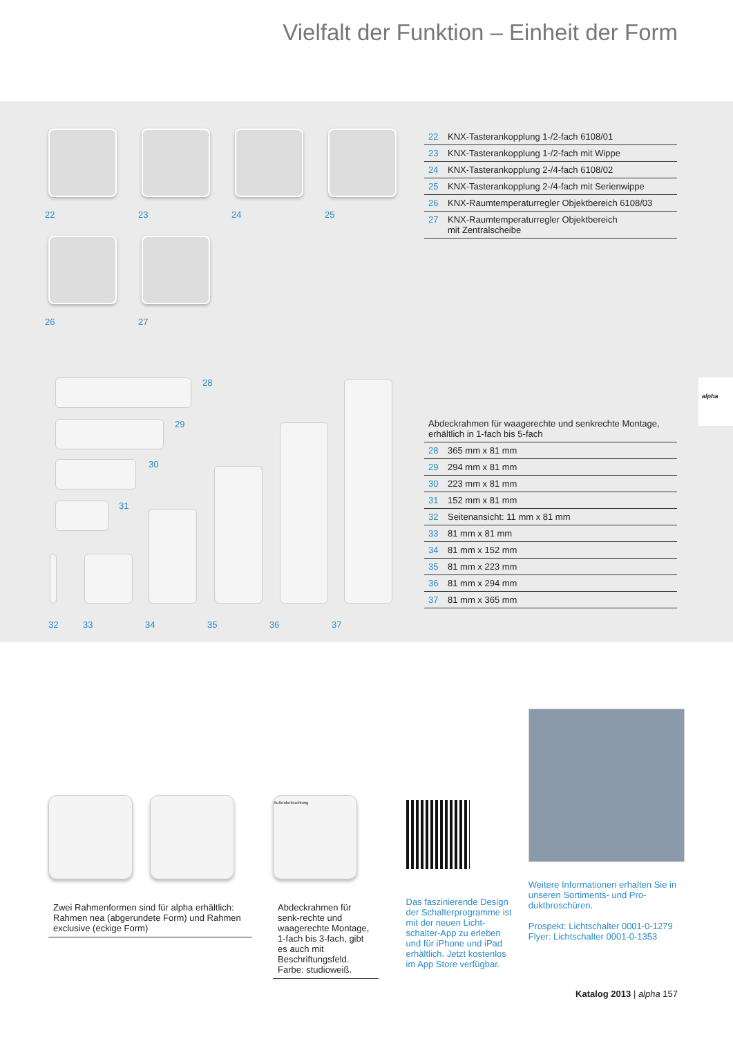Vielfalt der Funktion – Einheit der Form
22
23
24
25
26
27
| 22 | KNX-Tasterankopplung 1-/2-fach 6108/01 |
| 23 | KNX-Tasterankopplung 1-/2-fach mit Wippe |
| 24 | KNX-Tasterankopplung 2-/4-fach 6108/02 |
| 25 | KNX-Tasterankopplung 2-/4-fach mit Serienwippe |
| 26 | KNX-Raumtemperaturregler Objektbereich 6108/03 |
| 27 | KNX-Raumtemperaturregler Objektbereich mit Zentralscheibe |
alpha
28
29
30
31
32 33 34 35 36 37
| Abdeckrahmen für waagerechte und senkrechte Montage, erhältlich in 1-fach bis 5-fach | |
| 28 | 365 mm x 81 mm |
| 29 | 294 mm x 81 mm |
| 30 | 223 mm x 81 mm |
| 31 | 152 mm x 81 mm |
| 32 | Seitenansicht: 11 mm x 81 mm |
| 33 | 81 mm x 81 mm |
| 34 | 81 mm x 152 mm |
| 35 | 81 mm x 223 mm |
| 36 | 81 mm x 294 mm |
| 37 | 81 mm x 365 mm |
Zwei Rahmenformen sind für alpha erhältlich: Rahmen nea (abgerundete Form) und Rahmen exclusive (eckige Form)
Außenbeleuchtung
Abdeckrahmen für senk-rechte und waagerechte Montage, 1-fach bis 3-fach, gibt es auch mit Beschriftungsfeld. Farbe: studioweiß.
Das faszinierende Design der Schalterprogramme ist mit der neuen Licht-schalter-App zu erleben und für iPhone und iPad erhältlich. Jetzt kostenlos im App Store verfügbar.
Weitere Informationen erhalten Sie in unseren Sortiments- und Pro-duktbroschüren.
Prospekt: Lichtschalter 0001-0-1279
Flyer: Lichtschalter 0001-0-1353
Katalog 2013 | alpha 157